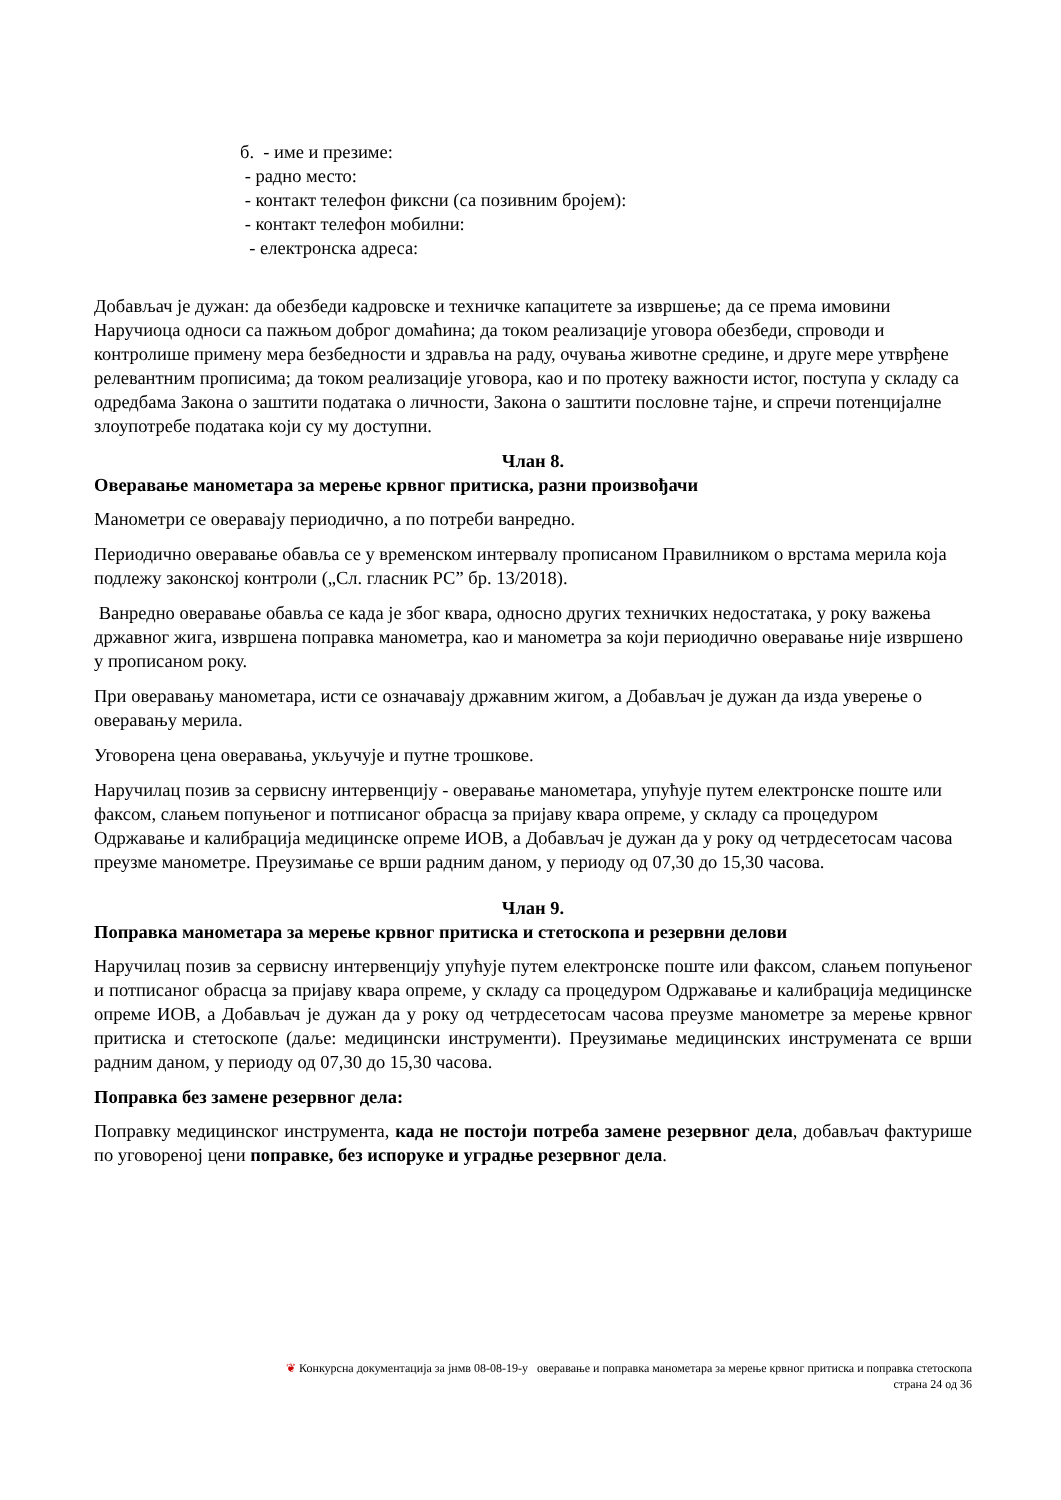б. - име и презиме:
- радно место:
- контакт телефон фиксни (са позивним бројем):
- контакт телефон мобилни:
- електронска адреса:
Добављач је дужан: да обезбеди кадровске и техничке капацитете за извршење; да се према имовини Наручиоца односи са пажњом доброг домаћина; да током реализације уговора обезбеди, спроводи и контролише примену мера безбедности и здравља на раду, очувања животне средине, и друге мере утврђене релевантним прописима; да током реализације уговора, као и по протеку важности истог, поступа у складу са одредбама Закона о заштити података о личности, Закона о заштити пословне тајне, и спречи потенцијалне злоупотребе података који су му доступни.
Члан 8.
Оверавање манометара за мерење крвног притиска, разни произвођачи
Манометри се оверавају периодично, а по потреби ванредно.
Периодично оверавање обавља се у временском интервалу прописаном Правилником о врстама мерила која подлежу законској контроли („Сл. гласник РС” бр. 13/2018).
Ванредно оверавање обавља се када је због квара, односно других техничких недостатака, у року важења државног жига, извршена поправка манометра, као и манометра за који периодично оверавање није извршено у прописаном року.
При оверавању манометара, исти се означавају државним жигом, а Добављач је дужан да изда уверење о оверавању мерила.
Уговорена цена оверавања, укључује и путне трошкове.
Наручилац позив за сервисну интервенцију - оверавање манометара, упућује путем електронске поште или факсом, слањем попуњеног и потписаног обрасца за пријаву квара опреме, у складу са процедуром Одржавање и калибрација медицинске опреме ИОВ, а Добављач је дужан да у року од четрдесетосам часова преузме манометре. Преузимање се врши радним даном, у периоду од 07,30 до 15,30 часова.
Члан 9.
Поправка манометара за мерење крвног притиска и стетоскопа и резервни делови
Наручилац позив за сервисну интервенцију упућује путем електронске поште или факсом, слањем попуњеног и потписаног обрасца за пријаву квара опреме, у складу са процедуром Одржавање и калибрација медицинске опреме ИОВ, а Добављач је дужан да у року од четрдесетосам часова преузме манометре за мерење крвног притиска и стетоскопе (даље: медицински инструменти). Преузимање медицинских инструмената се врши радним даном, у периоду од 07,30 до 15,30 часова.
Поправка без замене резервног дела:
Поправку медицинског инструмента, када не постоји потреба замене резервног дела, добављач фактурише по уговореној цени поправке, без испоруке и уградње резервног дела.
❦ Конкурсна документација за јнмв 08-08-19-у оверавање и поправка манометара за мерење крвног притиска и поправка стетоскопа
страна 24 од 36